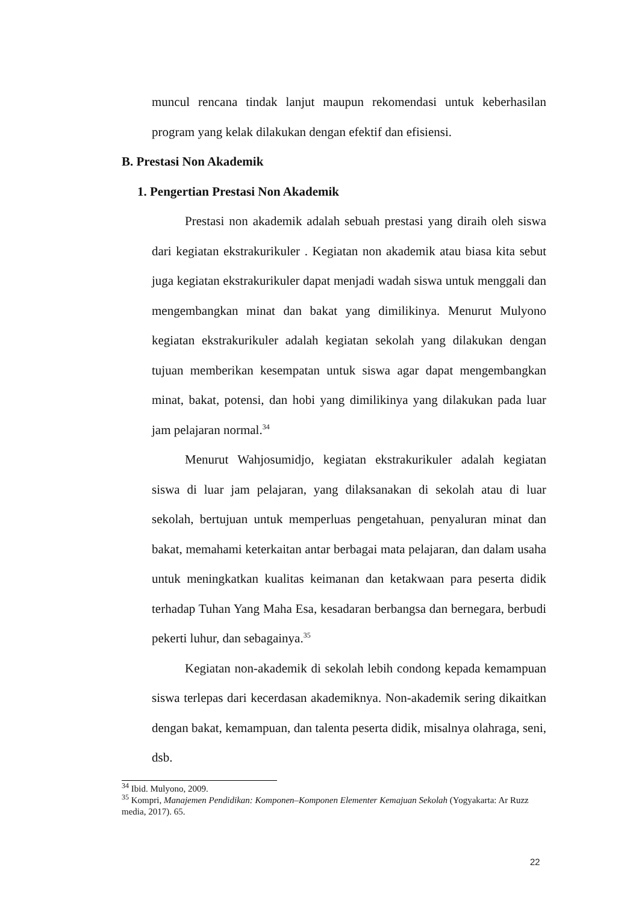muncul rencana tindak lanjut maupun rekomendasi untuk keberhasilan program yang kelak dilakukan dengan efektif dan efisiensi.
B. Prestasi Non Akademik
1. Pengertian Prestasi Non Akademik
Prestasi non akademik adalah sebuah prestasi yang diraih oleh siswa dari kegiatan ekstrakurikuler . Kegiatan non akademik atau biasa kita sebut juga kegiatan ekstrakurikuler dapat menjadi wadah siswa untuk menggali dan mengembangkan minat dan bakat yang dimilikinya. Menurut Mulyono kegiatan ekstrakurikuler adalah kegiatan sekolah yang dilakukan dengan tujuan memberikan kesempatan untuk siswa agar dapat mengembangkan minat, bakat, potensi, dan hobi yang dimilikinya yang dilakukan pada luar jam pelajaran normal.<sup>34</sup>
Menurut Wahjosumidjo, kegiatan ekstrakurikuler adalah kegiatan siswa di luar jam pelajaran, yang dilaksanakan di sekolah atau di luar sekolah, bertujuan untuk memperluas pengetahuan, penyaluran minat dan bakat, memahami keterkaitan antar berbagai mata pelajaran, dan dalam usaha untuk meningkatkan kualitas keimanan dan ketakwaan para peserta didik terhadap Tuhan Yang Maha Esa, kesadaran berbangsa dan bernegara, berbudi pekerti luhur, dan sebagainya.<sup>35</sup>
Kegiatan non-akademik di sekolah lebih condong kepada kemampuan siswa terlepas dari kecerdasan akademiknya. Non-akademik sering dikaitkan dengan bakat, kemampuan, dan talenta peserta didik, misalnya olahraga, seni, dsb.
<sup>34</sup> Ibid. Mulyono, 2009.
<sup>35</sup> Kompri, Manajemen Pendidikan: Komponen–Komponen Elementer Kemajuan Sekolah (Yogyakarta: Ar Ruzz media, 2017). 65.
22